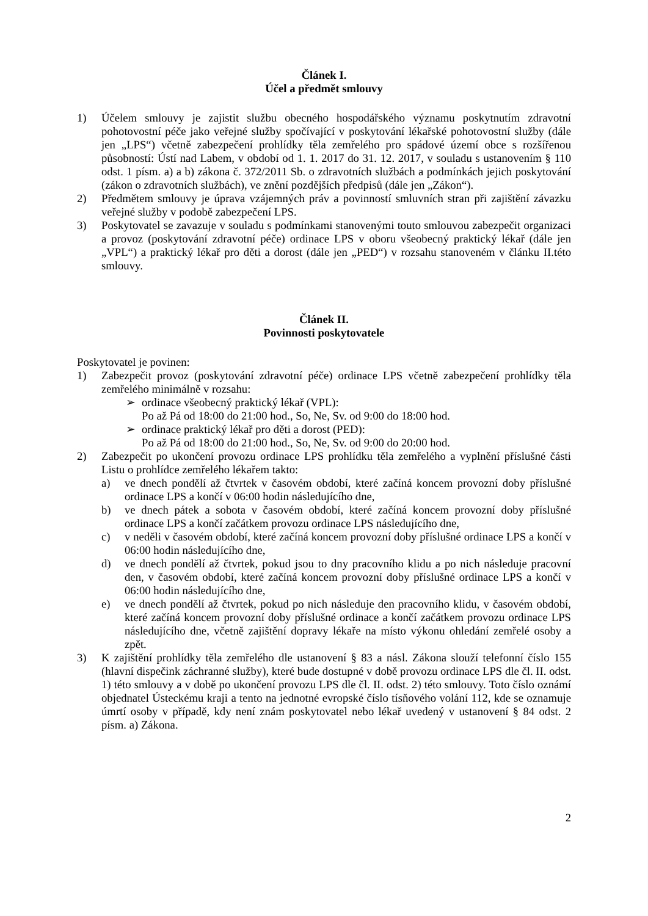Článek I.
Účel a předmět smlouvy
1) Účelem smlouvy je zajistit službu obecného hospodářského významu poskytnutím zdravotní pohotovostní péče jako veřejné služby spočívající v poskytování lékařské pohotovostní služby (dále jen „LPS“) včetně zabezpečení prohlídky těla zemřelého pro spádové území obce s rozšířenou působností: Ústí nad Labem, v období od 1. 1. 2017 do 31. 12. 2017, v souladu s ustanovením § 110 odst. 1 písm. a) a b) zákona č. 372/2011 Sb. o zdravotních službách a podmínkách jejich poskytování (zákon o zdravotních službách), ve znění pozdějších předpisů (dále jen „Zákon“).
2) Předmětem smlouvy je úprava vzájemných práv a povinností smluvních stran při zajištění závazku veřejné služby v podobě zabezpečení LPS.
3) Poskytovatel se zavazuje v souladu s podmínkami stanovenými touto smlouvou zabezpečit organizaci a provoz (poskytování zdravotní péče) ordinace LPS v oboru všeobecný praktický lékař (dále jen „VPL“) a praktický lékař pro děti a dorost (dále jen „PED“) v rozsahu stanoveném v článku II.této smlouvy.
Článek II.
Povinnosti poskytovatele
Poskytovatel je povinen:
1) Zabezpečit provoz (poskytování zdravotní péče) ordinace LPS včetně zabezpečení prohlídky těla zemřelého minimálně v rozsahu:
➢ ordinace všeobecný praktický lékař (VPL):
Po až Pá od 18:00 do 21:00 hod., So, Ne, Sv. od 9:00 do 18:00 hod.
➢ ordinace praktický lékař pro děti a dorost (PED):
Po až Pá od 18:00 do 21:00 hod., So, Ne, Sv. od 9:00 do 20:00 hod.
2) Zabezpečit po ukončení provozu ordinace LPS prohlídku těla zemřelého a vyplnění příslušné části Listu o prohlídce zemřelého lékařem takto:
a) ve dnech pondělí až čtvrtek v časovém období, které začíná koncem provozní doby příslušné ordinace LPS a končí v 06:00 hodin následujícího dne,
b) ve dnech pátek a sobota v časovém období, které začíná koncem provozní doby příslušné ordinace LPS a končí začátkem provozu ordinace LPS následujícího dne,
c) v neděli v časovém období, které začíná koncem provozní doby příslušné ordinace LPS a končí v 06:00 hodin následujícího dne,
d) ve dnech pondělí až čtvrtek, pokud jsou to dny pracovního klidu a po nich následuje pracovní den, v časovém období, které začíná koncem provozní doby příslušné ordinace LPS a končí v 06:00 hodin následujícího dne,
e) ve dnech pondělí až čtvrtek, pokud po nich následuje den pracovního klidu, v časovém období, které začíná koncem provozní doby příslušné ordinace a končí začátkem provozu ordinace LPS následujícího dne, včetně zajištění dopravy lékaře na místo výkonu ohledání zemřelé osoby a zpět.
3) K zajištění prohlídky těla zemřelého dle ustanovení § 83 a násl. Zákona slouží telefonní číslo 155 (hlavní dispečink záchranné služby), které bude dostupné v době provozu ordinace LPS dle čl. II. odst. 1) této smlouvy a v době po ukončení provozu LPS dle čl. II. odst. 2) této smlouvy. Toto číslo oznámí objednatel Ústeckému kraji a tento na jednotné evropské číslo tísňového volání 112, kde se oznamuje úmrtí osoby v případě, kdy není znám poskytovatel nebo lékař uvedený v ustanovení § 84 odst. 2 písm. a) Zákona.
2